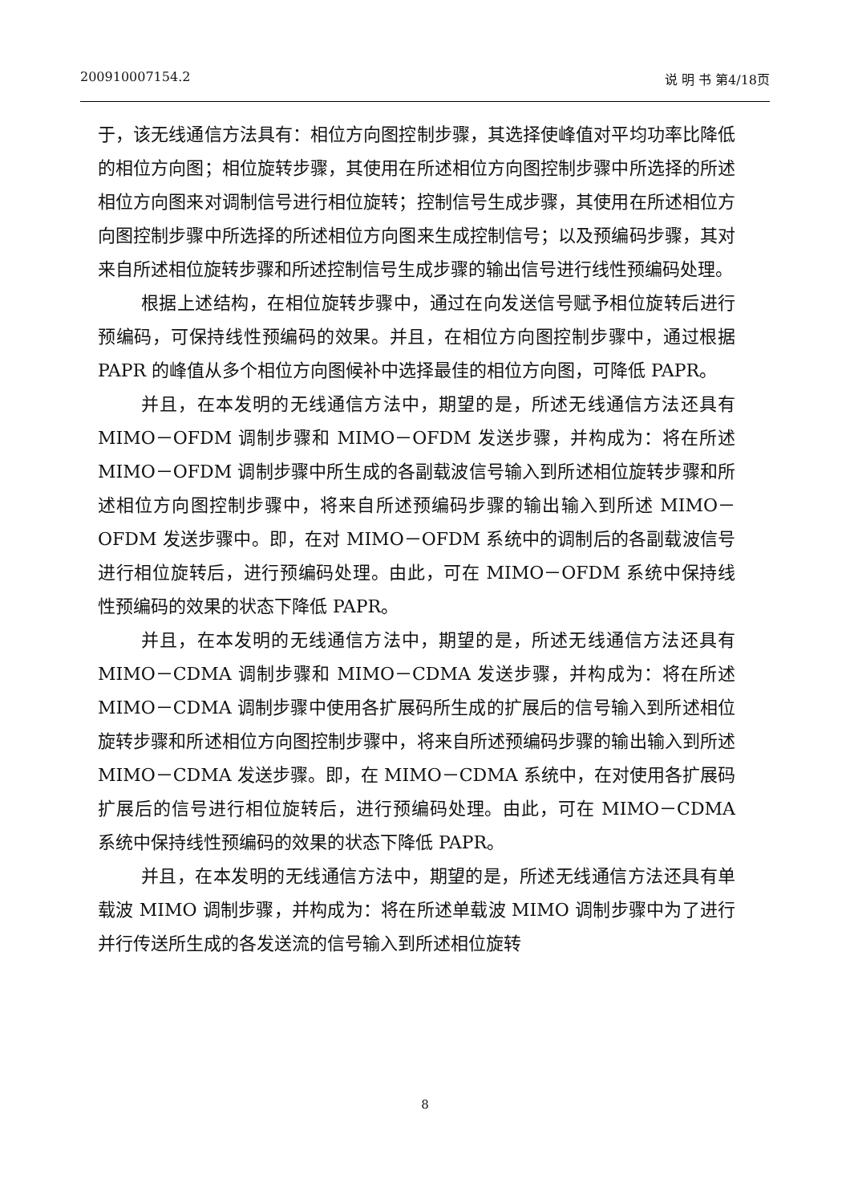200910007154.2 说 明 书 第4/18页
于，该无线通信方法具有：相位方向图控制步骤，其选择使峰值对平均功率比降低的相位方向图；相位旋转步骤，其使用在所述相位方向图控制步骤中所选择的所述相位方向图来对调制信号进行相位旋转；控制信号生成步骤，其使用在所述相位方向图控制步骤中所选择的所述相位方向图来生成控制信号；以及预编码步骤，其对来自所述相位旋转步骤和所述控制信号生成步骤的输出信号进行线性预编码处理。
根据上述结构，在相位旋转步骤中，通过在向发送信号赋予相位旋转后进行预编码，可保持线性预编码的效果。并且，在相位方向图控制步骤中，通过根据 PAPR 的峰值从多个相位方向图候补中选择最佳的相位方向图，可降低 PAPR。
并且，在本发明的无线通信方法中，期望的是，所述无线通信方法还具有 MIMO－OFDM 调制步骤和 MIMO－OFDM 发送步骤，并构成为：将在所述 MIMO－OFDM 调制步骤中所生成的各副载波信号输入到所述相位旋转步骤和所述相位方向图控制步骤中，将来自所述预编码步骤的输出输入到所述 MIMO－OFDM 发送步骤中。即，在对 MIMO－OFDM 系统中的调制后的各副载波信号进行相位旋转后，进行预编码处理。由此，可在 MIMO－OFDM 系统中保持线性预编码的效果的状态下降低 PAPR。
并且，在本发明的无线通信方法中，期望的是，所述无线通信方法还具有 MIMO－CDMA 调制步骤和 MIMO－CDMA 发送步骤，并构成为：将在所述 MIMO－CDMA 调制步骤中使用各扩展码所生成的扩展后的信号输入到所述相位旋转步骤和所述相位方向图控制步骤中，将来自所述预编码步骤的输出输入到所述 MIMO－CDMA 发送步骤。即，在 MIMO－CDMA 系统中，在对使用各扩展码扩展后的信号进行相位旋转后，进行预编码处理。由此，可在 MIMO－CDMA 系统中保持线性预编码的效果的状态下降低 PAPR。
并且，在本发明的无线通信方法中，期望的是，所述无线通信方法还具有单载波 MIMO 调制步骤，并构成为：将在所述单载波 MIMO 调制步骤中为了进行并行传送所生成的各发送流的信号输入到所述相位旋转
8